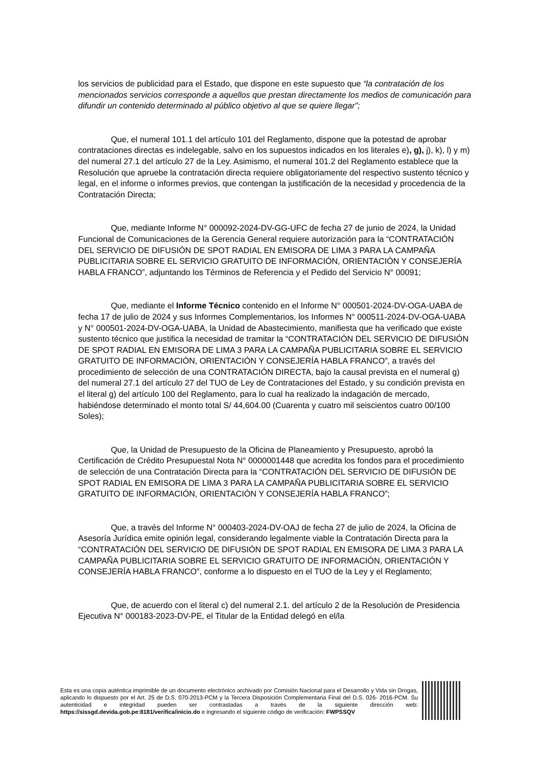los servicios de publicidad para el Estado, que dispone en este supuesto que “la contratación de los mencionados servicios corresponde a aquellos que prestan directamente los medios de comunicación para difundir un contenido determinado al público objetivo al que se quiere llegar”;
Que, el numeral 101.1 del artículo 101 del Reglamento, dispone que la potestad de aprobar contrataciones directas es indelegable, salvo en los supuestos indicados en los literales e), g), j), k), l) y m) del numeral 27.1 del artículo 27 de la Ley. Asimismo, el numeral 101.2 del Reglamento establece que la Resolución que apruebe la contratación directa requiere obligatoriamente del respectivo sustento técnico y legal, en el informe o informes previos, que contengan la justificación de la necesidad y procedencia de la Contratación Directa;
Que, mediante Informe N° 000092-2024-DV-GG-UFC de fecha 27 de junio de 2024, la Unidad Funcional de Comunicaciones de la Gerencia General requiere autorización para la “CONTRATACIÓN DEL SERVICIO DE DIFUSIÓN DE SPOT RADIAL EN EMISORA DE LIMA 3 PARA LA CAMPAÑA PUBLICITARIA SOBRE EL SERVICIO GRATUITO DE INFORMACIÓN, ORIENTACIÓN Y CONSEJERÍA HABLA FRANCO”, adjuntando los Términos de Referencia y el Pedido del Servicio N° 00091;
Que, mediante el Informe Técnico contenido en el Informe N° 000501-2024-DV-OGA-UABA de fecha 17 de julio de 2024 y sus Informes Complementarios, los Informes N° 000511-2024-DV-OGA-UABA y N° 000501-2024-DV-OGA-UABA, la Unidad de Abastecimiento, manifiesta que ha verificado que existe sustento técnico que justifica la necesidad de tramitar la “CONTRATACIÓN DEL SERVICIO DE DIFUSIÓN DE SPOT RADIAL EN EMISORA DE LIMA 3 PARA LA CAMPAÑA PUBLICITARIA SOBRE EL SERVICIO GRATUITO DE INFORMACIÓN, ORIENTACIÓN Y CONSEJERÍA HABLA FRANCO”, a través del procedimiento de selección de una CONTRATACIÓN DIRECTA, bajo la causal prevista en el numeral g) del numeral 27.1 del artículo 27 del TUO de Ley de Contrataciones del Estado, y su condición prevista en el literal g) del artículo 100 del Reglamento, para lo cual ha realizado la indagación de mercado, habiéndose determinado el monto total S/ 44,604.00 (Cuarenta y cuatro mil seiscientos cuatro 00/100 Soles);
Que, la Unidad de Presupuesto de la Oficina de Planeamiento y Presupuesto, aprobó la Certificación de Crédito Presupuestal Nota N° 0000001448 que acredita los fondos para el procedimiento de selección de una Contratación Directa para la “CONTRATACIÓN DEL SERVICIO DE DIFUSIÓN DE SPOT RADIAL EN EMISORA DE LIMA 3 PARA LA CAMPAÑA PUBLICITARIA SOBRE EL SERVICIO GRATUITO DE INFORMACIÓN, ORIENTACIÓN Y CONSEJERÍA HABLA FRANCO”;
Que, a través del Informe N° 000403-2024-DV-OAJ de fecha 27 de julio de 2024, la Oficina de Asesoría Jurídica emite opinión legal, considerando legalmente viable la Contratación Directa para la “CONTRATACIÓN DEL SERVICIO DE DIFUSIÓN DE SPOT RADIAL EN EMISORA DE LIMA 3 PARA LA CAMPAÑA PUBLICITARIA SOBRE EL SERVICIO GRATUITO DE INFORMACIÓN, ORIENTACIÓN Y CONSEJERÍA HABLA FRANCO”, conforme a lo dispuesto en el TUO de la Ley y el Reglamento;
Que, de acuerdo con el literal c) del numeral 2.1. del artículo 2 de la Resolución de Presidencia Ejecutiva N° 000183-2023-DV-PE, el Titular de la Entidad delegó en el/la
Esta es una copia auténtica imprimible de un documento electrónico archivado por Comisión Nacional para el Desarrollo y Vida sin Drogas, aplicando lo dispuesto por el Art. 25 de D.S. 070-2013-PCM y la Tercera Disposición Complementaria Final del D.S. 026- 2016-PCM. Su autenticidad e integridad pueden ser contrastadas a través de la siguiente dirección web: https://sissgd.devida.gob.pe:8181/verifica/inicio.do e ingresando el siguiente código de verificación: FWPSSQV